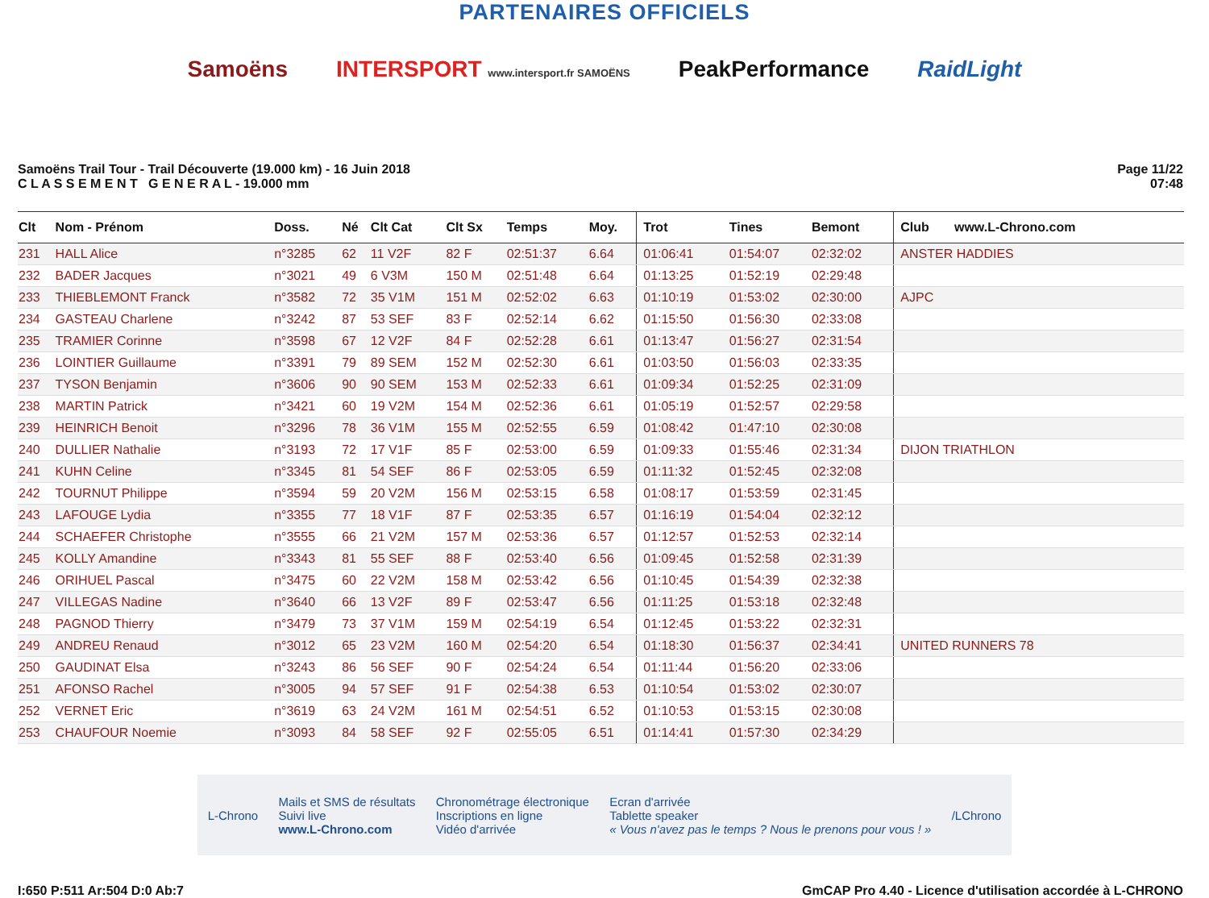PARTENAIRES OFFICIELS
Samoëns INTERSPORT www.intersport.fr SAMOËNS PeakPerformance RaidLight
Samoëns Trail Tour - Trail Découverte (19.000 km) - 16 Juin 2018
C L A S S E M E N T G E N E R A L - 19.000 mm
Page 11/22
07:48
| Clt | Nom - Prénom | Doss. | Né | Clt Cat | Clt Sx | Temps | Moy. | Trot | Tines | Bemont | Club www.L-Chrono.com |
| --- | --- | --- | --- | --- | --- | --- | --- | --- | --- | --- | --- |
| 231 | HALL Alice | n°3285 | 62 | 11 V2F | 82 F | 02:51:37 | 6.64 | 01:06:41 | 01:54:07 | 02:32:02 | ANSTER HADDIES |
| 232 | BADER Jacques | n°3021 | 49 | 6 V3M | 150 M | 02:51:48 | 6.64 | 01:13:25 | 01:52:19 | 02:29:48 | |
| 233 | THIEBLEMONT Franck | n°3582 | 72 | 35 V1M | 151 M | 02:52:02 | 6.63 | 01:10:19 | 01:53:02 | 02:30:00 | AJPC |
| 234 | GASTEAU Charlene | n°3242 | 87 | 53 SEF | 83 F | 02:52:14 | 6.62 | 01:15:50 | 01:56:30 | 02:33:08 | |
| 235 | TRAMIER Corinne | n°3598 | 67 | 12 V2F | 84 F | 02:52:28 | 6.61 | 01:13:47 | 01:56:27 | 02:31:54 | |
| 236 | LOINTIER Guillaume | n°3391 | 79 | 89 SEM | 152 M | 02:52:30 | 6.61 | 01:03:50 | 01:56:03 | 02:33:35 | |
| 237 | TYSON Benjamin | n°3606 | 90 | 90 SEM | 153 M | 02:52:33 | 6.61 | 01:09:34 | 01:52:25 | 02:31:09 | |
| 238 | MARTIN Patrick | n°3421 | 60 | 19 V2M | 154 M | 02:52:36 | 6.61 | 01:05:19 | 01:52:57 | 02:29:58 | |
| 239 | HEINRICH Benoit | n°3296 | 78 | 36 V1M | 155 M | 02:52:55 | 6.59 | 01:08:42 | 01:47:10 | 02:30:08 | |
| 240 | DULLIER Nathalie | n°3193 | 72 | 17 V1F | 85 F | 02:53:00 | 6.59 | 01:09:33 | 01:55:46 | 02:31:34 | DIJON TRIATHLON |
| 241 | KUHN Celine | n°3345 | 81 | 54 SEF | 86 F | 02:53:05 | 6.59 | 01:11:32 | 01:52:45 | 02:32:08 | |
| 242 | TOURNUT Philippe | n°3594 | 59 | 20 V2M | 156 M | 02:53:15 | 6.58 | 01:08:17 | 01:53:59 | 02:31:45 | |
| 243 | LAFOUGE Lydia | n°3355 | 77 | 18 V1F | 87 F | 02:53:35 | 6.57 | 01:16:19 | 01:54:04 | 02:32:12 | |
| 244 | SCHAEFER Christophe | n°3555 | 66 | 21 V2M | 157 M | 02:53:36 | 6.57 | 01:12:57 | 01:52:53 | 02:32:14 | |
| 245 | KOLLY Amandine | n°3343 | 81 | 55 SEF | 88 F | 02:53:40 | 6.56 | 01:09:45 | 01:52:58 | 02:31:39 | |
| 246 | ORIHUEL Pascal | n°3475 | 60 | 22 V2M | 158 M | 02:53:42 | 6.56 | 01:10:45 | 01:54:39 | 02:32:38 | |
| 247 | VILLEGAS Nadine | n°3640 | 66 | 13 V2F | 89 F | 02:53:47 | 6.56 | 01:11:25 | 01:53:18 | 02:32:48 | |
| 248 | PAGNOD Thierry | n°3479 | 73 | 37 V1M | 159 M | 02:54:19 | 6.54 | 01:12:45 | 01:53:22 | 02:32:31 | |
| 249 | ANDREU Renaud | n°3012 | 65 | 23 V2M | 160 M | 02:54:20 | 6.54 | 01:18:30 | 01:56:37 | 02:34:41 | UNITED RUNNERS 78 |
| 250 | GAUDINAT Elsa | n°3243 | 86 | 56 SEF | 90 F | 02:54:24 | 6.54 | 01:11:44 | 01:56:20 | 02:33:06 | |
| 251 | AFONSO Rachel | n°3005 | 94 | 57 SEF | 91 F | 02:54:38 | 6.53 | 01:10:54 | 01:53:02 | 02:30:07 | |
| 252 | VERNET Eric | n°3619 | 63 | 24 V2M | 161 M | 02:54:51 | 6.52 | 01:10:53 | 01:53:15 | 02:30:08 | |
| 253 | CHAUFOUR Noemie | n°3093 | 84 | 58 SEF | 92 F | 02:55:05 | 6.51 | 01:14:41 | 01:57:30 | 02:34:29 | |
L-Chrono Mails et SMS de résultats
Suivi live
www.L-Chrono.com Chronométrage électronique
Inscriptions en ligne
Vidéo d'arrivée Ecran d'arrivée
Tablette speaker
« Vous n'avez pas le temps ? Nous le prenons pour vous ! » /LChrono
I:650 P:511 Ar:504 D:0 Ab:7 GmCAP Pro 4.40 - Licence d'utilisation accordée à L-CHRONO